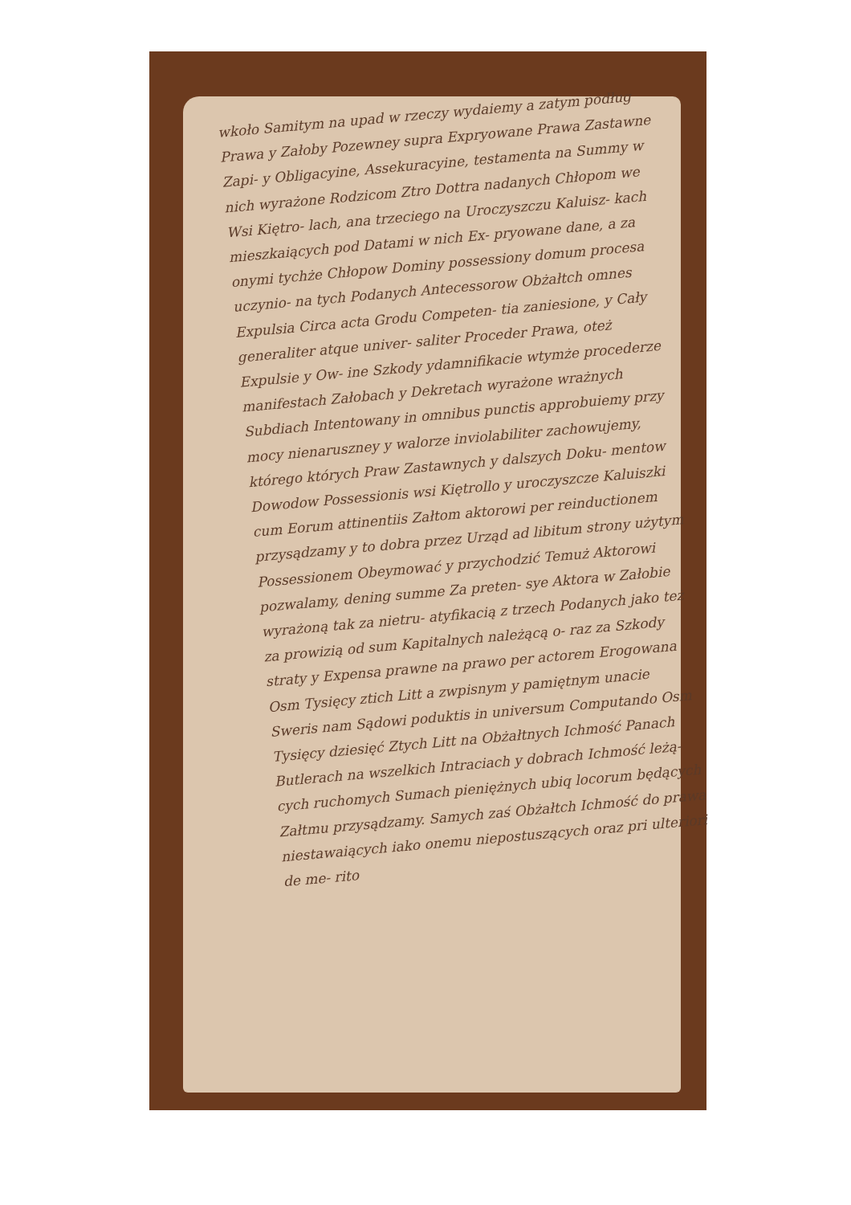wkoło Samitym na upad w rzeczy wydaiemy a zatym podług Prawa y Załoby Pozewney supra Expryowane Prawa Zastawne Zapi- y Obligacyine, Assekuracyine, testamenta na Summy w nich wyrażone Rodzicom Ztro Dottra nadanych Chłopom we Wsi Kiętro- lach, ana trzeciego na Uroczyszczu Kaluisz- kach mieszkaiących pod Datami w nich Ex- pryowane dane, a za onymi tychże Chłopow Dominy possessiony domum procesa uczynio- na tych Podanych Antecessorow Obżałtch omnes Expulsia Circa acta Grodu Competen- tia zaniesione, y Cały generaliter atque univer- saliter Proceder Prawa, oteż Expulsie y Ow- ine Szkody ydamnifikacie wtymże procederze manifestach Załobach y Dekretach wyrażone wrażnych Subdiach Intentowany in omnibus punctis approbuiemy przy mocy nienaruszney y walorze inviolabiliter zachowujemy, którego których Praw Zastawnych y dalszych Doku- mentow Dowodow Possessionis wsi Kiętrollo y uroczyszcze Kaluiszki cum Eorum attinentiis Załtom aktorowi per reinductionem przysądzamy y to dobra przez Urząd ad libitum strony użytym Possessionem Obeymować y przychodzić Temuż Aktorowi pozwalamy, dening summe Za preten- sye Aktora w Załobie wyrażoną tak za nietru- atyfikacią z trzech Podanych jako też za prowizią od sum Kapitalnych należącą o- raz za Szkody straty y Expensa prawne na prawo per actorem Erogowana Osm Tysięcy ztich Litt a zwpisnym y pamiętnym unacie Sweris nam Sądowi poduktis in universum Computando Osm Tysięcy dziesięć Ztych Litt na Obżałtnych Ichmość Panach Butlerach na wszelkich Intraciach y dobrach Ichmość leżą- cych ruchomych Sumach pieniężnych ubiq locorum będących Załtmu przysądzamy. Samych zaś Obżałtch Ichmość do prawa niestawaiących iako onemu niepostuszących oraz pri ulteriori de me- rito